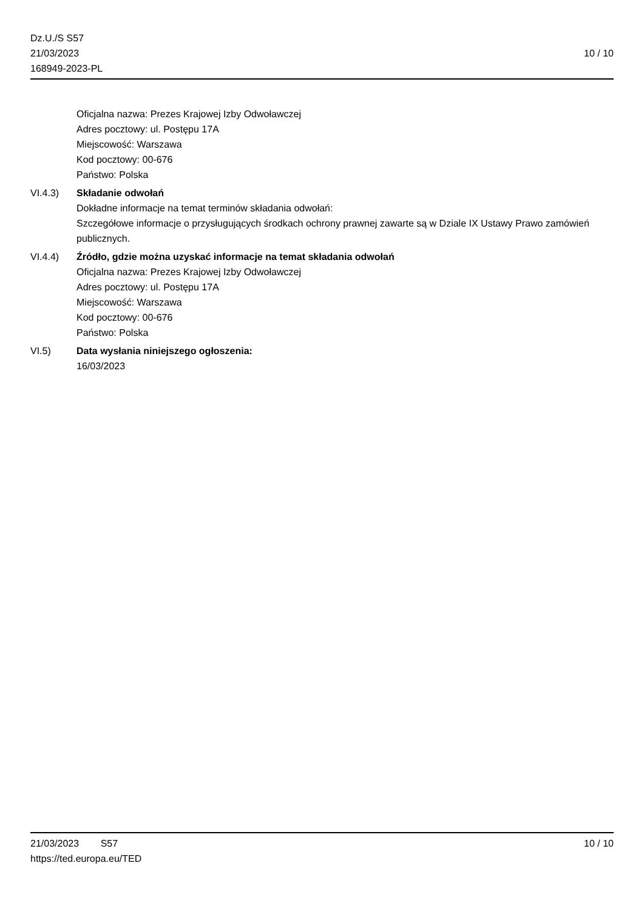Dz.U./S S57
21/03/2023
168949-2023-PL
10 / 10
Oficjalna nazwa: Prezes Krajowej Izby Odwoławczej
Adres pocztowy: ul. Postępu 17A
Miejscowość: Warszawa
Kod pocztowy: 00-676
Państwo: Polska
VI.4.3) Składanie odwołań
Dokładne informacje na temat terminów składania odwołań:
Szczegółowe informacje o przysługujących środkach ochrony prawnej zawarte są w Dziale IX Ustawy Prawo zamówień publicznych.
VI.4.4) Źródło, gdzie można uzyskać informacje na temat składania odwołań
Oficjalna nazwa: Prezes Krajowej Izby Odwoławczej
Adres pocztowy: ul. Postępu 17A
Miejscowość: Warszawa
Kod pocztowy: 00-676
Państwo: Polska
VI.5) Data wysłania niniejszego ogłoszenia:
16/03/2023
21/03/2023 S57 10 / 10
https://ted.europa.eu/TED